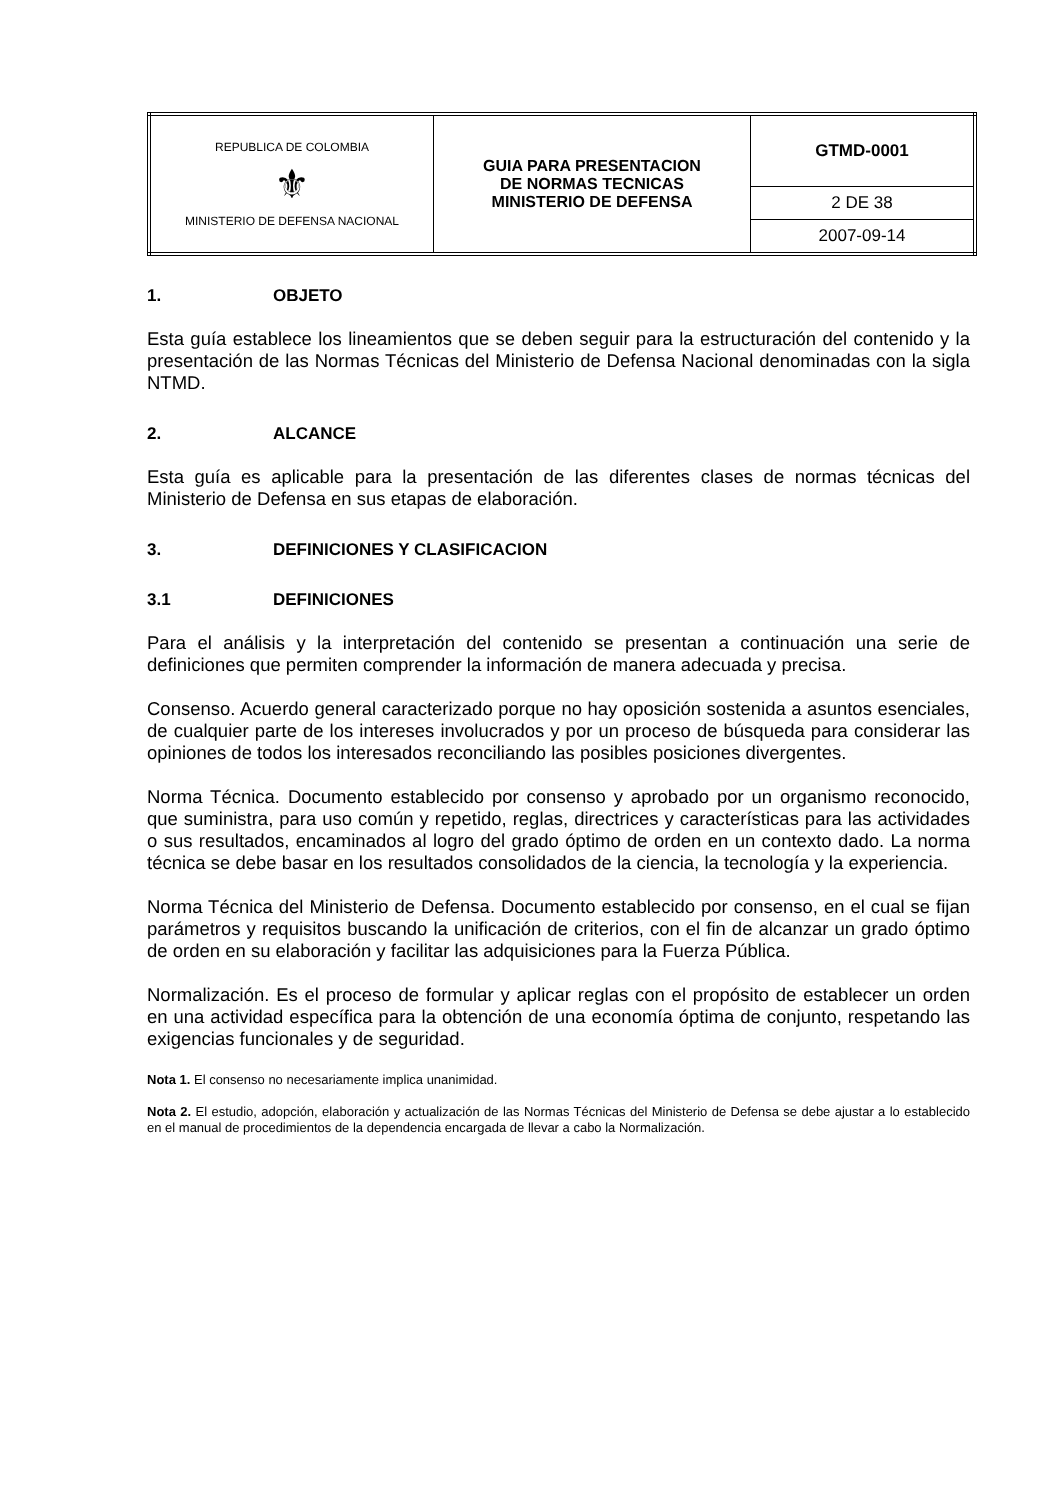| REPUBLICA DE COLOMBIA ⚜ MINISTERIO DE DEFENSA NACIONAL | GUIA PARA PRESENTACION DE NORMAS TECNICAS MINISTERIO DE DEFENSA | GTMD-0001 |
| | | 2 DE 38 |
| | | 2007-09-14 |
1. OBJETO
Esta guía establece los lineamientos que se deben seguir para la estructuración del contenido y la presentación de las Normas Técnicas del Ministerio de Defensa Nacional denominadas con la sigla NTMD.
2. ALCANCE
Esta guía es aplicable para la presentación de las diferentes clases de normas técnicas del Ministerio de Defensa en sus etapas de elaboración.
3. DEFINICIONES Y CLASIFICACION
3.1 DEFINICIONES
Para el análisis y la interpretación del contenido se presentan a continuación una serie de definiciones que permiten comprender la información de manera adecuada y precisa.
Consenso. Acuerdo general caracterizado porque no hay oposición sostenida a asuntos esenciales, de cualquier parte de los intereses involucrados y por un proceso de búsqueda para considerar las opiniones de todos los interesados reconciliando las posibles posiciones divergentes.
Norma Técnica. Documento establecido por consenso y aprobado por un organismo reconocido, que suministra, para uso común y repetido, reglas, directrices y características para las actividades o sus resultados, encaminados al logro del grado óptimo de orden en un contexto dado. La norma técnica se debe basar en los resultados consolidados de la ciencia, la tecnología y la experiencia.
Norma Técnica del Ministerio de Defensa. Documento establecido por consenso, en el cual se fijan parámetros y requisitos buscando la unificación de criterios, con el fin de alcanzar un grado óptimo de orden en su elaboración y facilitar las adquisiciones para la Fuerza Pública.
Normalización. Es el proceso de formular y aplicar reglas con el propósito de establecer un orden en una actividad específica para la obtención de una economía óptima de conjunto, respetando las exigencias funcionales y de seguridad.
Nota 1. El consenso no necesariamente implica unanimidad.
Nota 2. El estudio, adopción, elaboración y actualización de las Normas Técnicas del Ministerio de Defensa se debe ajustar a lo establecido en el manual de procedimientos de la dependencia encargada de llevar a cabo la Normalización.